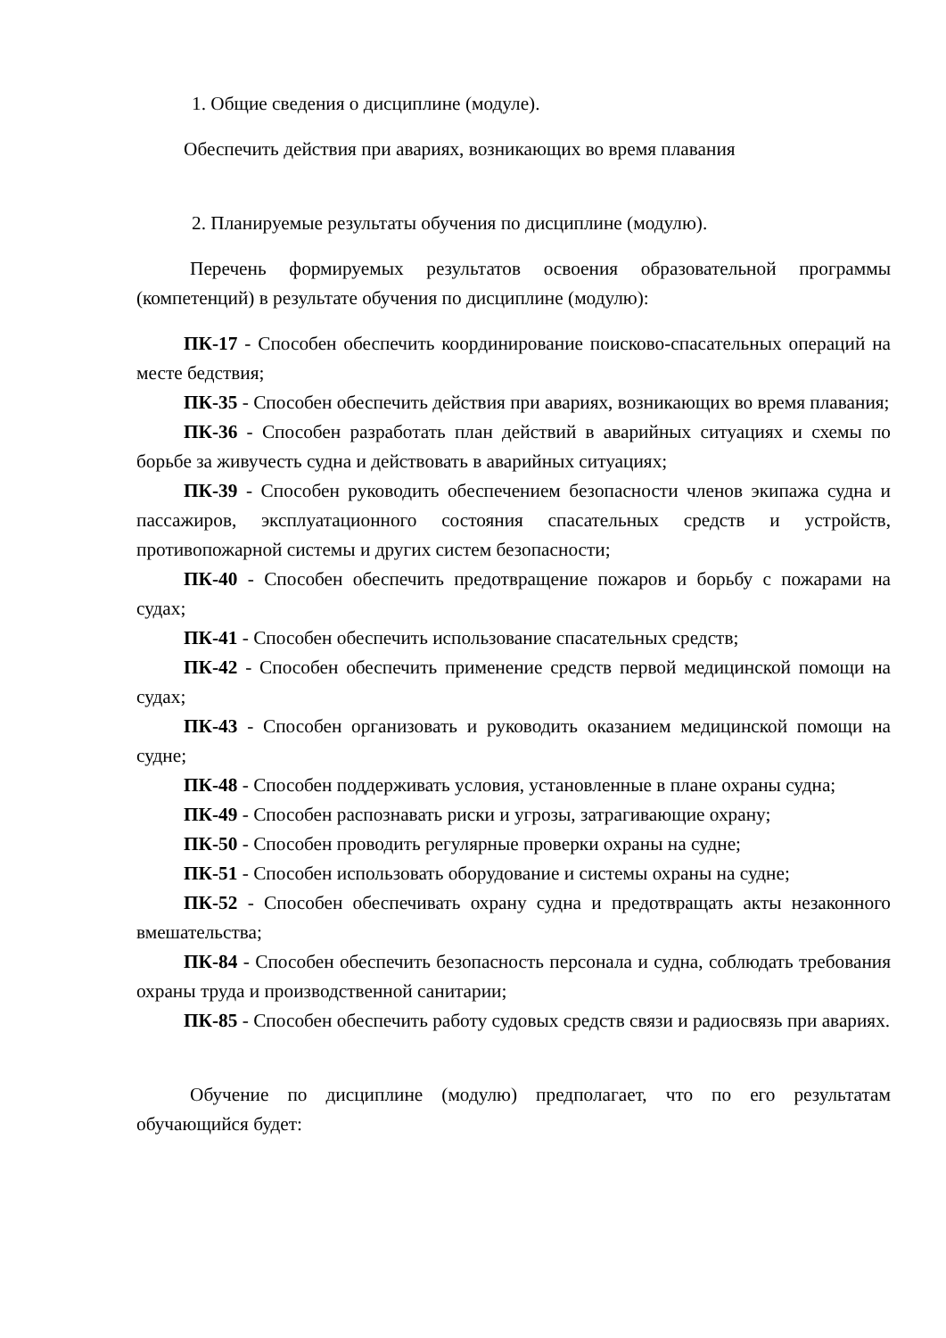1. Общие сведения о дисциплине (модуле).
Обеспечить действия при авариях, возникающих во время плавания
2. Планируемые результаты обучения по дисциплине (модулю).
Перечень формируемых результатов освоения образовательной программы (компетенций) в результате обучения по дисциплине (модулю):
ПК-17 - Способен обеспечить координирование поисково-спасательных операций на месте бедствия;
ПК-35 - Способен обеспечить действия при авариях, возникающих во время плавания;
ПК-36 - Способен разработать план действий в аварийных ситуациях и схемы по борьбе за живучесть судна и действовать в аварийных ситуациях;
ПК-39 - Способен руководить обеспечением безопасности членов экипажа судна и пассажиров, эксплуатационного состояния спасательных средств и устройств, противопожарной системы и других систем безопасности;
ПК-40 - Способен обеспечить предотвращение пожаров и борьбу с пожарами на судах;
ПК-41 - Способен обеспечить использование спасательных средств;
ПК-42 - Способен обеспечить применение средств первой медицинской помощи на судах;
ПК-43 - Способен организовать и руководить оказанием медицинской помощи на судне;
ПК-48 - Способен поддерживать условия, установленные в плане охраны судна;
ПК-49 - Способен распознавать риски и угрозы, затрагивающие охрану;
ПК-50 - Способен проводить регулярные проверки охраны на судне;
ПК-51 - Способен использовать оборудование и системы охраны на судне;
ПК-52 - Способен обеспечивать охрану судна и предотвращать акты незаконного вмешательства;
ПК-84 - Способен обеспечить безопасность персонала и судна, соблюдать требования охраны труда и производственной санитарии;
ПК-85 - Способен обеспечить работу судовых средств связи и радиосвязь при авариях.
Обучение по дисциплине (модулю) предполагает, что по его результатам обучающийся будет: